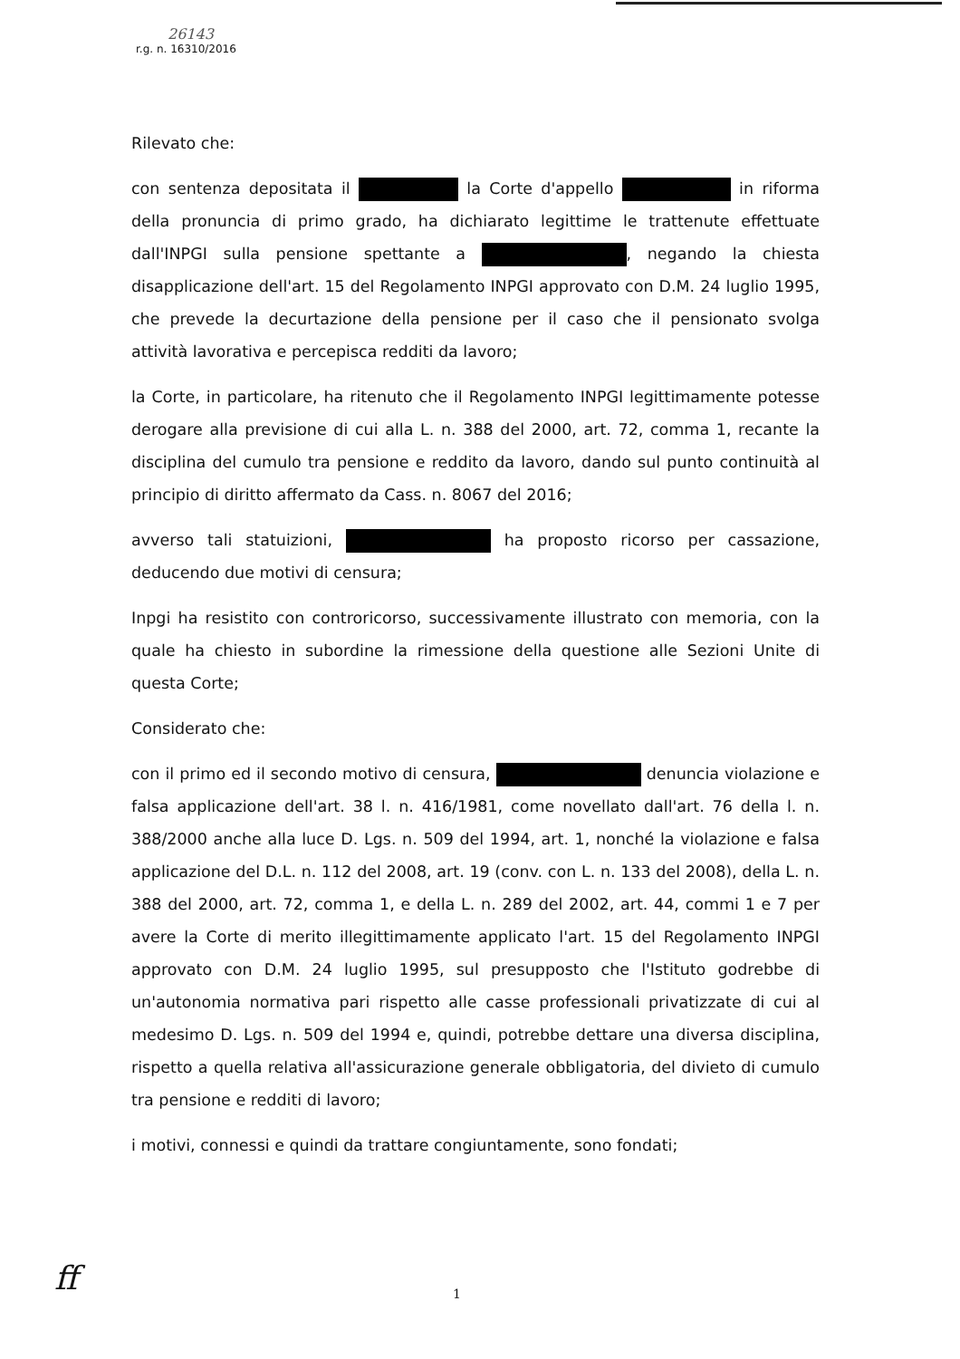26143
r.g. n. 16310/2016
Rilevato che:
con sentenza depositata il la Corte d'appello in riforma della pronuncia di primo grado, ha dichiarato legittime le trattenute effettuate dall'INPGI sulla pensione spettante a , negando la chiesta disapplicazione dell'art. 15 del Regolamento INPGI approvato con D.M. 24 luglio 1995, che prevede la decurtazione della pensione per il caso che il pensionato svolga attività lavorativa e percepisca redditi da lavoro;
la Corte, in particolare, ha ritenuto che il Regolamento INPGI legittimamente potesse derogare alla previsione di cui alla L. n. 388 del 2000, art. 72, comma 1, recante la disciplina del cumulo tra pensione e reddito da lavoro, dando sul punto continuità al principio di diritto affermato da Cass. n. 8067 del 2016;
avverso tali statuizioni, ha proposto ricorso per cassazione, deducendo due motivi di censura;
Inpgi ha resistito con controricorso, successivamente illustrato con memoria, con la quale ha chiesto in subordine la rimessione della questione alle Sezioni Unite di questa Corte;
Considerato che:
con il primo ed il secondo motivo di censura, denuncia violazione e falsa applicazione dell'art. 38 l. n. 416/1981, come novellato dall'art. 76 della l. n. 388/2000 anche alla luce D. Lgs. n. 509 del 1994, art. 1, nonché la violazione e falsa applicazione del D.L. n. 112 del 2008, art. 19 (conv. con L. n. 133 del 2008), della L. n. 388 del 2000, art. 72, comma 1, e della L. n. 289 del 2002, art. 44, commi 1 e 7 per avere la Corte di merito illegittimamente applicato l'art. 15 del Regolamento INPGI approvato con D.M. 24 luglio 1995, sul presupposto che l'Istituto godrebbe di un'autonomia normativa pari rispetto alle casse professionali privatizzate di cui al medesimo D. Lgs. n. 509 del 1994 e, quindi, potrebbe dettare una diversa disciplina, rispetto a quella relativa all'assicurazione generale obbligatoria, del divieto di cumulo tra pensione e redditi di lavoro;
i motivi, connessi e quindi da trattare congiuntamente, sono fondati;
ff 1